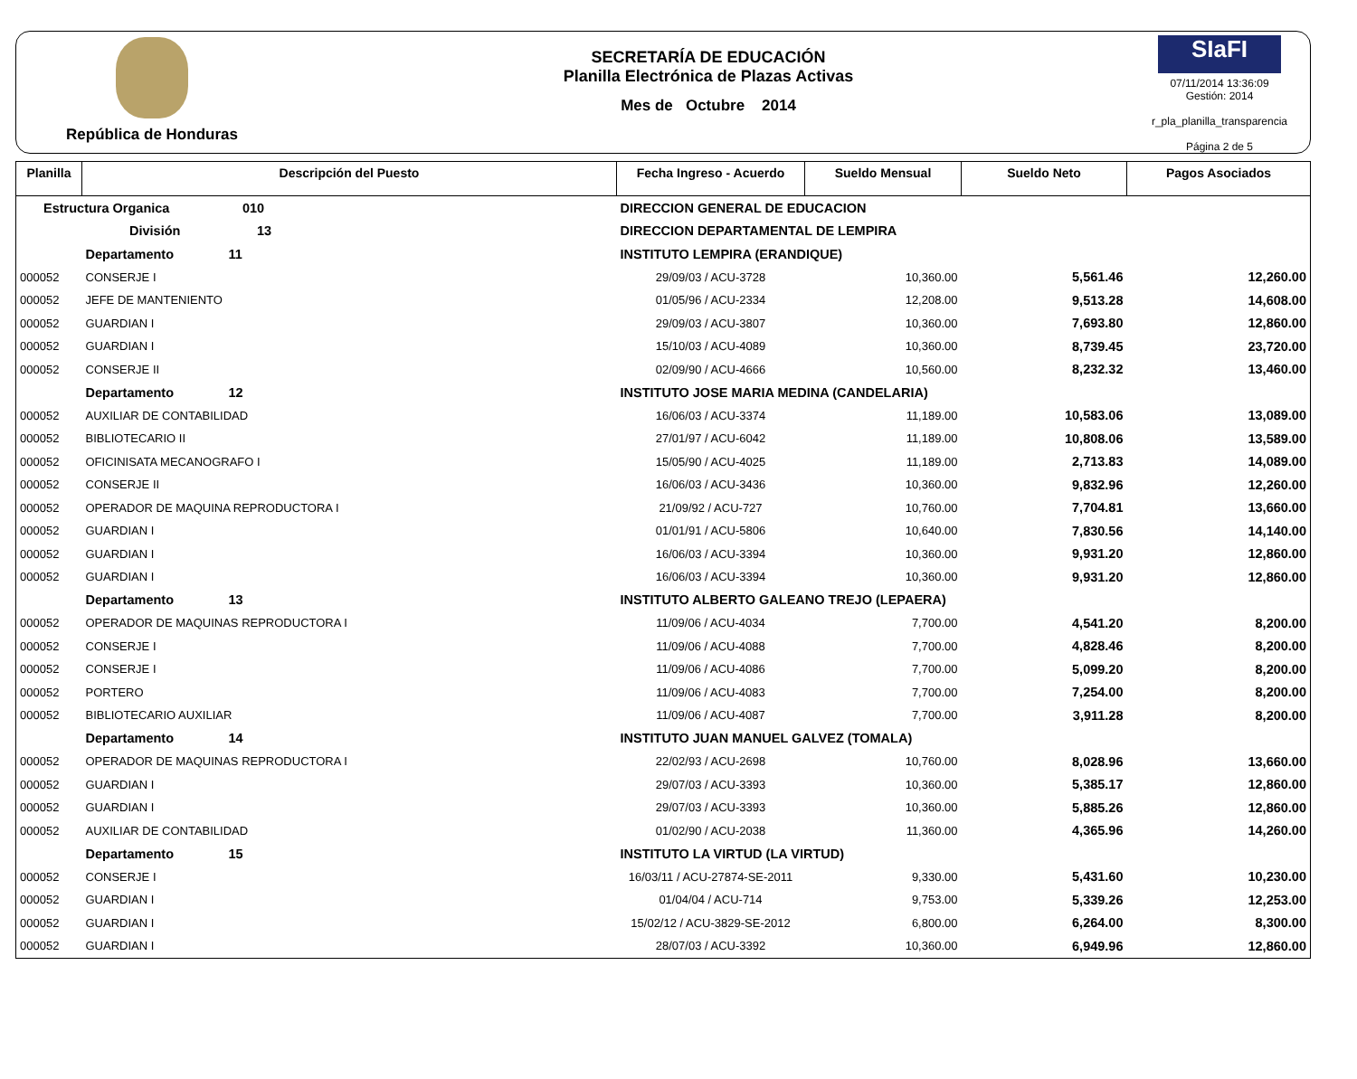República de Honduras
SECRETARÍA DE EDUCACIÓN
Planilla Electrónica de Plazas Activas
Mes de Octubre 2014
SIaFI
07/11/2014 13:36:09
Gestión: 2014
r_pla_planilla_transparencia
Página 2 de 5
| Planilla | Descripción del Puesto | | Fecha Ingreso - Acuerdo | Sueldo Mensual | Sueldo Neto | Pagos Asociados |
| --- | --- | --- | --- | --- | --- | --- |
| Estructura Organica 010 | | DIRECCION GENERAL DE EDUCACION | | | | |
| División 13 | | DIRECCION DEPARTAMENTAL DE LEMPIRA | | | | |
| | Departamento 11 | INSTITUTO LEMPIRA (ERANDIQUE) | | | | |
| 000052 | CONSERJE I | | 29/09/03 / ACU-3728 | 10,360.00 | 5,561.46 | 12,260.00 |
| 000052 | JEFE DE MANTENIENTO | | 01/05/96 / ACU-2334 | 12,208.00 | 9,513.28 | 14,608.00 |
| 000052 | GUARDIAN I | | 29/09/03 / ACU-3807 | 10,360.00 | 7,693.80 | 12,860.00 |
| 000052 | GUARDIAN I | | 15/10/03 / ACU-4089 | 10,360.00 | 8,739.45 | 23,720.00 |
| 000052 | CONSERJE II | | 02/09/90 / ACU-4666 | 10,560.00 | 8,232.32 | 13,460.00 |
| | Departamento 12 | INSTITUTO JOSE MARIA MEDINA (CANDELARIA) | | | | |
| 000052 | AUXILIAR DE CONTABILIDAD | | 16/06/03 / ACU-3374 | 11,189.00 | 10,583.06 | 13,089.00 |
| 000052 | BIBLIOTECARIO II | | 27/01/97 / ACU-6042 | 11,189.00 | 10,808.06 | 13,589.00 |
| 000052 | OFICINISATA MECANOGRAFO I | | 15/05/90 / ACU-4025 | 11,189.00 | 2,713.83 | 14,089.00 |
| 000052 | CONSERJE II | | 16/06/03 / ACU-3436 | 10,360.00 | 9,832.96 | 12,260.00 |
| 000052 | OPERADOR DE MAQUINA REPRODUCTORA I | | 21/09/92 / ACU-727 | 10,760.00 | 7,704.81 | 13,660.00 |
| 000052 | GUARDIAN I | | 01/01/91 / ACU-5806 | 10,640.00 | 7,830.56 | 14,140.00 |
| 000052 | GUARDIAN I | | 16/06/03 / ACU-3394 | 10,360.00 | 9,931.20 | 12,860.00 |
| 000052 | GUARDIAN I | | 16/06/03 / ACU-3394 | 10,360.00 | 9,931.20 | 12,860.00 |
| | Departamento 13 | INSTITUTO ALBERTO GALEANO TREJO (LEPAERA) | | | | |
| 000052 | OPERADOR DE MAQUINAS REPRODUCTORA I | | 11/09/06 / ACU-4034 | 7,700.00 | 4,541.20 | 8,200.00 |
| 000052 | CONSERJE I | | 11/09/06 / ACU-4088 | 7,700.00 | 4,828.46 | 8,200.00 |
| 000052 | CONSERJE I | | 11/09/06 / ACU-4086 | 7,700.00 | 5,099.20 | 8,200.00 |
| 000052 | PORTERO | | 11/09/06 / ACU-4083 | 7,700.00 | 7,254.00 | 8,200.00 |
| 000052 | BIBLIOTECARIO AUXILIAR | | 11/09/06 / ACU-4087 | 7,700.00 | 3,911.28 | 8,200.00 |
| | Departamento 14 | INSTITUTO JUAN MANUEL GALVEZ (TOMALA) | | | | |
| 000052 | OPERADOR DE MAQUINAS REPRODUCTORA I | | 22/02/93 / ACU-2698 | 10,760.00 | 8,028.96 | 13,660.00 |
| 000052 | GUARDIAN I | | 29/07/03 / ACU-3393 | 10,360.00 | 5,385.17 | 12,860.00 |
| 000052 | GUARDIAN I | | 29/07/03 / ACU-3393 | 10,360.00 | 5,885.26 | 12,860.00 |
| 000052 | AUXILIAR DE CONTABILIDAD | | 01/02/90 / ACU-2038 | 11,360.00 | 4,365.96 | 14,260.00 |
| | Departamento 15 | INSTITUTO LA VIRTUD (LA VIRTUD) | | | | |
| 000052 | CONSERJE I | | 16/03/11 / ACU-27874-SE-2011 | 9,330.00 | 5,431.60 | 10,230.00 |
| 000052 | GUARDIAN I | | 01/04/04 / ACU-714 | 9,753.00 | 5,339.26 | 12,253.00 |
| 000052 | GUARDIAN I | | 15/02/12 / ACU-3829-SE-2012 | 6,800.00 | 6,264.00 | 8,300.00 |
| 000052 | GUARDIAN I | | 28/07/03 / ACU-3392 | 10,360.00 | 6,949.96 | 12,860.00 |